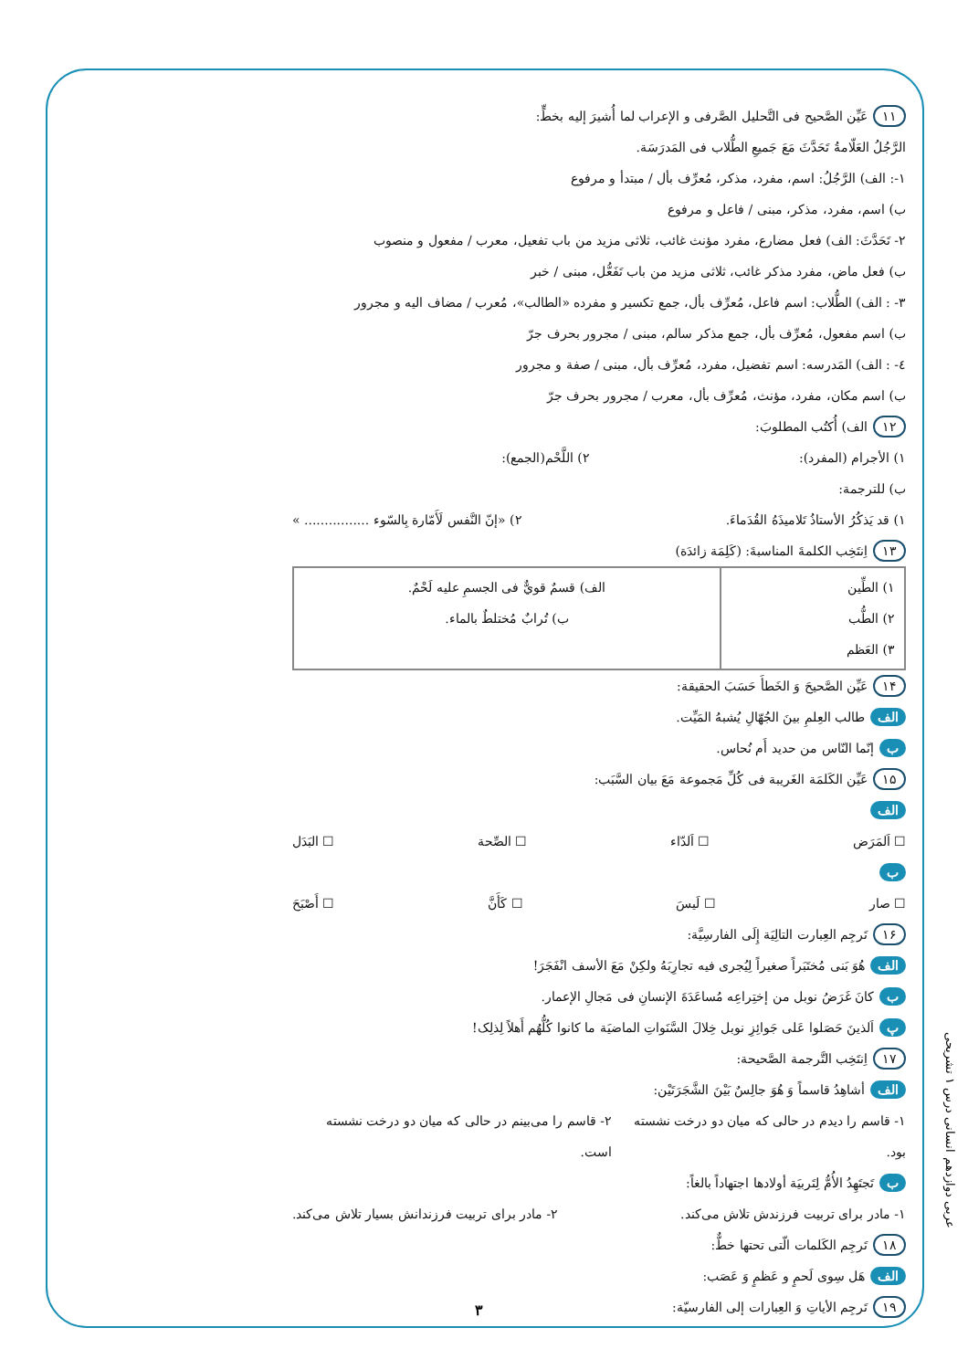١١ عَيِّن الصَّحيح فی التَّحليل الصَّرفی و الإعراب لما أُشيرَ إليه بخطٍّ:
الرَّجُلُ العَلّامةُ تَحَدَّثَ مَعَ جَميعِ الطُّلاب فی المَدرَسَة.
١-: الف) الرَّجُلُ: اسم، مفرد، مذكر، مُعرِّف بأل / مبتدأ و مرفوع
ب) اسم، مفرد، مذكر، مبنی / فاعل و مرفوع
٢- تَحَدَّثَ: الف) فعل مضارع، مفرد مؤنث غائب، ثلاثی مزيد من باب تفعيل، معرب / مفعول و منصوب
ب) فعل ماض، مفرد مذكر غائب، ثلاثی مزيد من باب تَفَعُّل، مبنی / خبر
٣- : الف) الطُّلاب: اسم فاعل، مُعرِّف بأل، جمع تكسير و مفرده «الطالب»، مُعرب / مضاف اليه و مجرور
ب) اسم مفعول، مُعرِّف بأل، جمع مذكر سالم، مبنی / مجرور بحرف جرّ
٤- : الف) المَدرسه: اسم تفضيل، مفرد، مُعرِّف بأل، مبنی / صفة و مجرور
ب) اسم مكان، مفرد، مؤنث، مُعرِّف بأل، معرب / مجرور بحرف جرّ
١٢ الف) أُكتُب المطلوبَ:
١) الأجرام (المفرد): ٢) اللَّحْم(الجمع):
ب) للترجمة:
١) قد يَذكُرُ الأستاذُ تَلاميذَهُ القُدَماءَ. ٢) «إنّ النَّفس لَأَمّارة بِالسّوء ................ »
١٣ اِنتَخِب الكلمةَ المناسبةَ: (كَلِمَة زائدَة)
| ١) الطِّين ٢) الطُّب ٣) العَظم | الف) قسمٌ قويٌّ فی الجسمِ عليه لَحْمٌ. ب) تُرابٌ مُختلطٌ بالماء. |
١۴ عَيِّن الصَّحيحَ وَ الخَطأَ حَسَبَ الحقيقة:
الف طالب العِلمِ بينَ الجُهّالِ يُشبهُ المَيِّت.
ب إنّما النّاس من حديد أَم نُحاس.
١۵ عَيِّن الكَلمَة الغَريبة فی كُلِّ مَجموعة مَعَ بيان السَّبَب:
الف
☐ اَلمَرَض ☐ اَلدّاء ☐ الصِّحة ☐ البَدَل
ب
☐ صار ☐ لَيسَ ☐ كَأَنَّ ☐ أَصْبَحَ
١۶ تَرجِم العِبارت التالِيَة إِلَی الفارسِيَّة:
الف هُوَ بَنی مُختَبَراً صغيراً لِيُجری فيه تجارِبَهُ ولكِنْ مَعَ الأسف انْفَجَرَ!
ب كانَ غَرَضُ نوبل من إختِراعِه مُساعَدَةَ الإنسانِ فی مَجالِ الإعمار.
پ اَلذينَ حَصَلوا عَلی جَوائِزِ نوبل خِلالَ السَّنَواتِ الماضيَة ما كانوا كُلُّهُم أَهلاً لِذلِک!
١٧ اِنتَخِب التَّرجمة الصَّحيحة:
الف أشاهِدُ قاسماً وَ هُوَ جالِسٌ بَيْنَ الشَّجَرَتَيْن:
١- قاسم را ديدم در حالی كه ميان دو درخت نشسته بود. ٢- قاسم را می‌بينم در حالی كه ميان دو درخت نشسته است.
ب تَجتَهِدُ الأُمُّ لِتَربيَة أولادها اجتهاداً بالغاً:
١- مادر برای تربيت فرزندش تلاش می‌كند. ٢- مادر برای تربيت فرزندانش بسيار تلاش می‌كند.
١٨ تَرجِم الكَلمات الّتی تحتها خطٌّ:
الف هَل سِوی لَحمٍ و عَظمٍ وَ عَصَب:
١٩ تَرجِم الأياتِ وَ العِبارات إلی الفارسيّة:
عربی دوازدهم انسانی درس ۱ تشریحی
٣